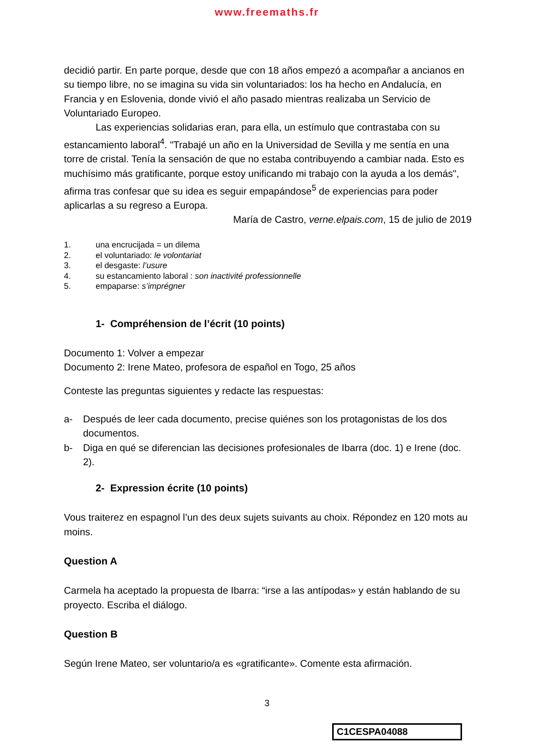www.freemaths.fr
decidió partir. En parte porque, desde que con 18 años empezó a acompañar a ancianos en su tiempo libre, no se imagina su vida sin voluntariados: los ha hecho en Andalucía, en Francia y en Eslovenia, donde vivió el año pasado mientras realizaba un Servicio de Voluntariado Europeo.
Las experiencias solidarias eran, para ella, un estímulo que contrastaba con su estancamiento laboral<sup>4</sup>. "Trabajé un año en la Universidad de Sevilla y me sentía en una torre de cristal. Tenía la sensación de que no estaba contribuyendo a cambiar nada. Esto es muchísimo más gratificante, porque estoy unificando mi trabajo con la ayuda a los demás", afirma tras confesar que su idea es seguir empapándose<sup>5</sup> de experiencias para poder aplicarlas a su regreso a Europa.
María de Castro, verne.elpais.com, 15 de julio de 2019
1. una encrucijada = un dilema
2. el voluntariado: le volontariat
3. el desgaste: l’usure
4. su estancamiento laboral : son inactivité professionnelle
5. empaparse: s’imprégner
1- Compréhension de l’écrit (10 points)
Documento 1: Volver a empezar
Documento 2: Irene Mateo, profesora de español en Togo, 25 años
Conteste las preguntas siguientes y redacte las respuestas:
a- Después de leer cada documento, precise quiénes son los protagonistas de los dos documentos.
b- Diga en qué se diferencian las decisiones profesionales de Ibarra (doc. 1) e Irene (doc. 2).
2- Expression écrite (10 points)
Vous traiterez en espagnol l’un des deux sujets suivants au choix. Répondez en 120 mots au moins.
Question A
Carmela ha aceptado la propuesta de Ibarra: “irse a las antípodas» y están hablando de su proyecto. Escriba el diálogo.
Question B
Según Irene Mateo, ser voluntario/a es «gratificante». Comente esta afirmación.
3
C1CESPA04088